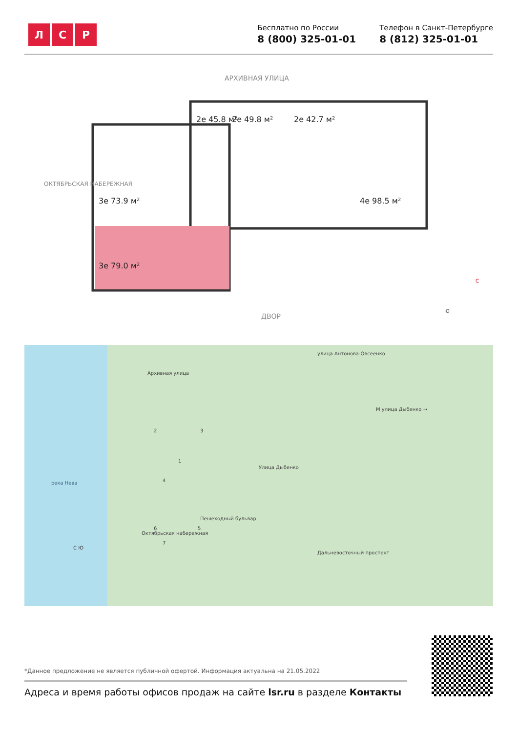Л С Р
Бесплатно по России
8 (800) 325-01-01
Телефон в Санкт-Петербурге
8 (812) 325-01-01
АРХИВНАЯ УЛИЦА
2е 45.8 м² 2е 49.8 м² 2е 42.7 м²
3е 73.9 м² 4е 98.5 м²
3е 79.0 м²
ОКТЯБРЬСКАЯ НАБЕРЕЖНАЯ
ДВОР
С
Ю
река Нева
улица Антонова-Овсеенко
Архивная улица
М улица Дыбенко →
Улица Дыбенко
Октябрьская набережная
Пешеходный бульвар
Дальневосточный проспект
2 3
1
4
5
6
7
С Ю
*Данное предложение не является публичной офертой. Информация актуальна на 21.05.2022
Адреса и время работы офисов продаж на сайте lsr.ru в разделе Контакты